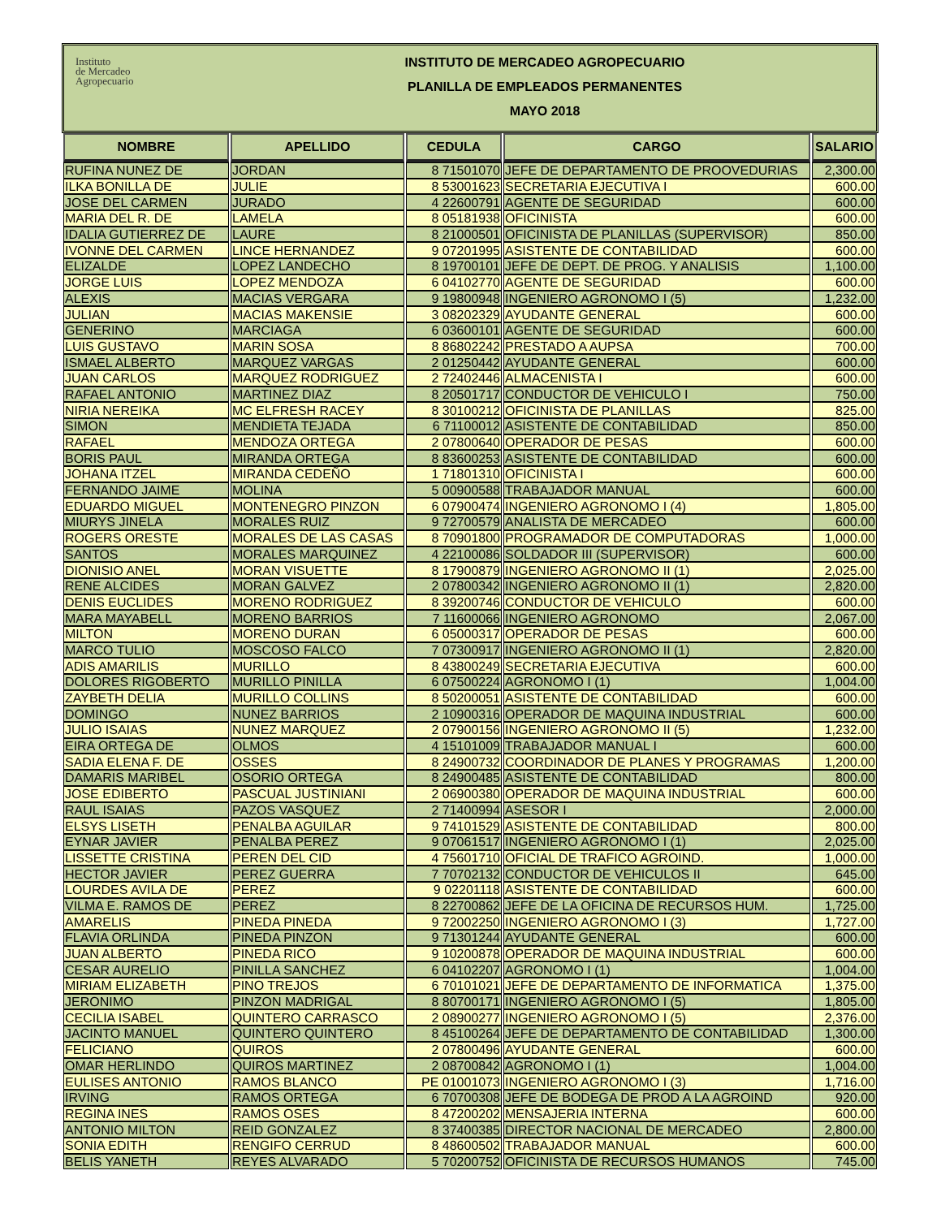Instituto
de Mercadeo
Agropecuario
INSTITUTO DE MERCADEO AGROPECUARIO
PLANILLA DE EMPLEADOS PERMANENTES
MAYO 2018
| NOMBRE | APELLIDO | CEDULA | CARGO | SALARIO |
| --- | --- | --- | --- | --- |
| RUFINA NUNEZ DE | JORDAN | 8 71501070 | JEFE DE DEPARTAMENTO DE PROOVEDURIAS | 2,300.00 |
| ILKA BONILLA DE | JULIE | 8 53001623 | SECRETARIA EJECUTIVA I | 600.00 |
| JOSE DEL CARMEN | JURADO | 4 22600791 | AGENTE DE SEGURIDAD | 600.00 |
| MARIA DEL R. DE | LAMELA | 8 05181938 | OFICINISTA | 600.00 |
| IDALIA GUTIERREZ DE | LAURE | 8 21000501 | OFICINISTA DE PLANILLAS (SUPERVISOR) | 850.00 |
| IVONNE DEL CARMEN | LINCE HERNANDEZ | 9 07201995 | ASISTENTE DE CONTABILIDAD | 600.00 |
| ELIZALDE | LOPEZ LANDECHO | 8 19700101 | JEFE DE DEPT. DE PROG. Y ANALISIS | 1,100.00 |
| JORGE LUIS | LOPEZ MENDOZA | 6 04102770 | AGENTE DE SEGURIDAD | 600.00 |
| ALEXIS | MACIAS VERGARA | 9 19800948 | INGENIERO AGRONOMO I (5) | 1,232.00 |
| JULIAN | MACIAS MAKENSIE | 3 08202329 | AYUDANTE GENERAL | 600.00 |
| GENERINO | MARCIAGA | 6 03600101 | AGENTE DE SEGURIDAD | 600.00 |
| LUIS GUSTAVO | MARIN SOSA | 8 86802242 | PRESTADO A AUPSA | 700.00 |
| ISMAEL ALBERTO | MARQUEZ VARGAS | 2 01250442 | AYUDANTE GENERAL | 600.00 |
| JUAN CARLOS | MARQUEZ RODRIGUEZ | 2 72402446 | ALMACENISTA I | 600.00 |
| RAFAEL ANTONIO | MARTINEZ DIAZ | 8 20501717 | CONDUCTOR DE VEHICULO I | 750.00 |
| NIRIA NEREIKA | MC ELFRESH RACEY | 8 30100212 | OFICINISTA DE PLANILLAS | 825.00 |
| SIMON | MENDIETA TEJADA | 6 71100012 | ASISTENTE DE CONTABILIDAD | 850.00 |
| RAFAEL | MENDOZA ORTEGA | 2 07800640 | OPERADOR DE PESAS | 600.00 |
| BORIS PAUL | MIRANDA ORTEGA | 8 83600253 | ASISTENTE DE CONTABILIDAD | 600.00 |
| JOHANA ITZEL | MIRANDA CEDEÑO | 1 71801310 | OFICINISTA I | 600.00 |
| FERNANDO JAIME | MOLINA | 5 00900588 | TRABAJADOR MANUAL | 600.00 |
| EDUARDO MIGUEL | MONTENEGRO PINZON | 6 07900474 | INGENIERO AGRONOMO I (4) | 1,805.00 |
| MIURYS JINELA | MORALES RUIZ | 9 72700579 | ANALISTA DE MERCADEO | 600.00 |
| ROGERS ORESTE | MORALES DE LAS CASAS | 8 70901800 | PROGRAMADOR DE COMPUTADORAS | 1,000.00 |
| SANTOS | MORALES MARQUINEZ | 4 22100086 | SOLDADOR III (SUPERVISOR) | 600.00 |
| DIONISIO ANEL | MORAN VISUETTE | 8 17900879 | INGENIERO AGRONOMO II (1) | 2,025.00 |
| RENE ALCIDES | MORAN GALVEZ | 2 07800342 | INGENIERO AGRONOMO II (1) | 2,820.00 |
| DENIS EUCLIDES | MORENO RODRIGUEZ | 8 39200746 | CONDUCTOR DE VEHICULO | 600.00 |
| MARA MAYABELL | MORENO BARRIOS | 7 11600066 | INGENIERO AGRONOMO | 2,067.00 |
| MILTON | MORENO DURAN | 6 05000317 | OPERADOR DE PESAS | 600.00 |
| MARCO TULIO | MOSCOSO FALCO | 7 07300917 | INGENIERO AGRONOMO II (1) | 2,820.00 |
| ADIS AMARILIS | MURILLO | 8 43800249 | SECRETARIA EJECUTIVA | 600.00 |
| DOLORES RIGOBERTO | MURILLO PINILLA | 6 07500224 | AGRONOMO I (1) | 1,004.00 |
| ZAYBETH DELIA | MURILLO COLLINS | 8 50200051 | ASISTENTE DE CONTABILIDAD | 600.00 |
| DOMINGO | NUNEZ BARRIOS | 2 10900316 | OPERADOR DE MAQUINA INDUSTRIAL | 600.00 |
| JULIO ISAIAS | NUNEZ MARQUEZ | 2 07900156 | INGENIERO AGRONOMO II (5) | 1,232.00 |
| EIRA ORTEGA DE | OLMOS | 4 15101009 | TRABAJADOR MANUAL I | 600.00 |
| SADIA ELENA F. DE | OSSES | 8 24900732 | COORDINADOR DE PLANES Y PROGRAMAS | 1,200.00 |
| DAMARIS MARIBEL | OSORIO ORTEGA | 8 24900485 | ASISTENTE DE CONTABILIDAD | 800.00 |
| JOSE EDIBERTO | PASCUAL JUSTINIANI | 2 06900380 | OPERADOR DE MAQUINA INDUSTRIAL | 600.00 |
| RAUL ISAIAS | PAZOS VASQUEZ | 2 71400994 | ASESOR I | 2,000.00 |
| ELSYS LISETH | PENALBA AGUILAR | 9 74101529 | ASISTENTE DE CONTABILIDAD | 800.00 |
| EYNAR JAVIER | PENALBA PEREZ | 9 07061517 | INGENIERO AGRONOMO I (1) | 2,025.00 |
| LISSETTE CRISTINA | PEREN DEL CID | 4 75601710 | OFICIAL DE TRAFICO AGROIND. | 1,000.00 |
| HECTOR JAVIER | PEREZ GUERRA | 7 70702132 | CONDUCTOR DE VEHICULOS II | 645.00 |
| LOURDES AVILA DE | PEREZ | 9 02201118 | ASISTENTE DE CONTABILIDAD | 600.00 |
| VILMA E. RAMOS DE | PEREZ | 8 22700862 | JEFE DE LA OFICINA DE RECURSOS HUM. | 1,725.00 |
| AMARELIS | PINEDA PINEDA | 9 72002250 | INGENIERO AGRONOMO I (3) | 1,727.00 |
| FLAVIA ORLINDA | PINEDA PINZON | 9 71301244 | AYUDANTE GENERAL | 600.00 |
| JUAN ALBERTO | PINEDA RICO | 9 10200878 | OPERADOR DE MAQUINA INDUSTRIAL | 600.00 |
| CESAR AURELIO | PINILLA SANCHEZ | 6 04102207 | AGRONOMO I (1) | 1,004.00 |
| MIRIAM ELIZABETH | PINO TREJOS | 6 70101021 | JEFE DE DEPARTAMENTO DE INFORMATICA | 1,375.00 |
| JERONIMO | PINZON MADRIGAL | 8 80700171 | INGENIERO AGRONOMO I (5) | 1,805.00 |
| CECILIA ISABEL | QUINTERO CARRASCO | 2 08900277 | INGENIERO AGRONOMO I (5) | 2,376.00 |
| JACINTO MANUEL | QUINTERO QUINTERO | 8 45100264 | JEFE DE DEPARTAMENTO DE CONTABILIDAD | 1,300.00 |
| FELICIANO | QUIROS | 2 07800496 | AYUDANTE GENERAL | 600.00 |
| OMAR HERLINDO | QUIROS MARTINEZ | 2 08700842 | AGRONOMO I (1) | 1,004.00 |
| EULISES ANTONIO | RAMOS BLANCO | PE 01001073 | INGENIERO AGRONOMO I (3) | 1,716.00 |
| IRVING | RAMOS ORTEGA | 6 70700308 | JEFE DE BODEGA DE PROD A LA AGROIND | 920.00 |
| REGINA INES | RAMOS OSES | 8 47200202 | MENSAJERIA INTERNA | 600.00 |
| ANTONIO MILTON | REID GONZALEZ | 8 37400385 | DIRECTOR NACIONAL DE MERCADEO | 2,800.00 |
| SONIA EDITH | RENGIFO CERRUD | 8 48600502 | TRABAJADOR MANUAL | 600.00 |
| BELIS YANETH | REYES ALVARADO | 5 70200752 | OFICINISTA DE RECURSOS HUMANOS | 745.00 |